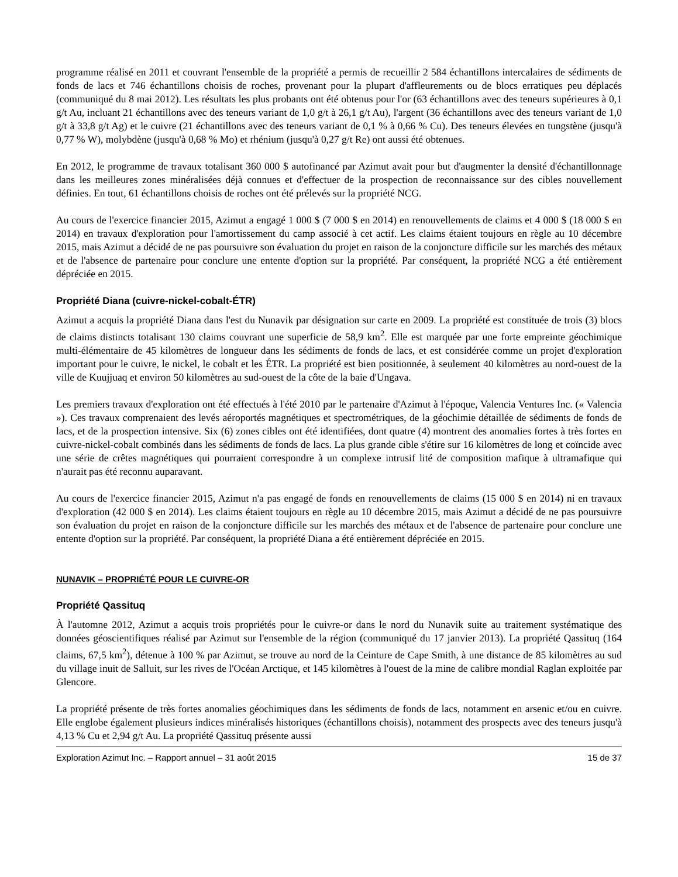programme réalisé en 2011 et couvrant l'ensemble de la propriété a permis de recueillir 2 584 échantillons intercalaires de sédiments de fonds de lacs et 746 échantillons choisis de roches, provenant pour la plupart d'affleurements ou de blocs erratiques peu déplacés (communiqué du 8 mai 2012). Les résultats les plus probants ont été obtenus pour l'or (63 échantillons avec des teneurs supérieures à 0,1 g/t Au, incluant 21 échantillons avec des teneurs variant de 1,0 g/t à 26,1 g/t Au), l'argent (36 échantillons avec des teneurs variant de 1,0 g/t à 33,8 g/t Ag) et le cuivre (21 échantillons avec des teneurs variant de 0,1 % à 0,66 % Cu). Des teneurs élevées en tungstène (jusqu'à 0,77 % W), molybdène (jusqu'à 0,68 % Mo) et rhénium (jusqu'à 0,27 g/t Re) ont aussi été obtenues.
En 2012, le programme de travaux totalisant 360 000 $ autofinancé par Azimut avait pour but d'augmenter la densité d'échantillonnage dans les meilleures zones minéralisées déjà connues et d'effectuer de la prospection de reconnaissance sur des cibles nouvellement définies. En tout, 61 échantillons choisis de roches ont été prélevés sur la propriété NCG.
Au cours de l'exercice financier 2015, Azimut a engagé 1 000 $ (7 000 $ en 2014) en renouvellements de claims et 4 000 $ (18 000 $ en 2014) en travaux d'exploration pour l'amortissement du camp associé à cet actif. Les claims étaient toujours en règle au 10 décembre 2015, mais Azimut a décidé de ne pas poursuivre son évaluation du projet en raison de la conjoncture difficile sur les marchés des métaux et de l'absence de partenaire pour conclure une entente d'option sur la propriété. Par conséquent, la propriété NCG a été entièrement dépréciée en 2015.
Propriété Diana (cuivre-nickel-cobalt-ÉTR)
Azimut a acquis la propriété Diana dans l'est du Nunavik par désignation sur carte en 2009. La propriété est constituée de trois (3) blocs de claims distincts totalisant 130 claims couvrant une superficie de 58,9 km<sup>2</sup>. Elle est marquée par une forte empreinte géochimique multi-élémentaire de 45 kilomètres de longueur dans les sédiments de fonds de lacs, et est considérée comme un projet d'exploration important pour le cuivre, le nickel, le cobalt et les ÉTR. La propriété est bien positionnée, à seulement 40 kilomètres au nord-ouest de la ville de Kuujjuaq et environ 50 kilomètres au sud-ouest de la côte de la baie d'Ungava.
Les premiers travaux d'exploration ont été effectués à l'été 2010 par le partenaire d'Azimut à l'époque, Valencia Ventures Inc. (« Valencia »). Ces travaux comprenaient des levés aéroportés magnétiques et spectrométriques, de la géochimie détaillée de sédiments de fonds de lacs, et de la prospection intensive. Six (6) zones cibles ont été identifiées, dont quatre (4) montrent des anomalies fortes à très fortes en cuivre-nickel-cobalt combinés dans les sédiments de fonds de lacs. La plus grande cible s'étire sur 16 kilomètres de long et coïncide avec une série de crêtes magnétiques qui pourraient correspondre à un complexe intrusif lité de composition mafique à ultramafique qui n'aurait pas été reconnu auparavant.
Au cours de l'exercice financier 2015, Azimut n'a pas engagé de fonds en renouvellements de claims (15 000 $ en 2014) ni en travaux d'exploration (42 000 $ en 2014). Les claims étaient toujours en règle au 10 décembre 2015, mais Azimut a décidé de ne pas poursuivre son évaluation du projet en raison de la conjoncture difficile sur les marchés des métaux et de l'absence de partenaire pour conclure une entente d'option sur la propriété. Par conséquent, la propriété Diana a été entièrement dépréciée en 2015.
NUNAVIK – PROPRIÉTÉ POUR LE CUIVRE-OR
Propriété Qassituq
À l'automne 2012, Azimut a acquis trois propriétés pour le cuivre-or dans le nord du Nunavik suite au traitement systématique des données géoscientifiques réalisé par Azimut sur l'ensemble de la région (communiqué du 17 janvier 2013). La propriété Qassituq (164 claims, 67,5 km<sup>2</sup>), détenue à 100 % par Azimut, se trouve au nord de la Ceinture de Cape Smith, à une distance de 85 kilomètres au sud du village inuit de Salluit, sur les rives de l'Océan Arctique, et 145 kilomètres à l'ouest de la mine de calibre mondial Raglan exploitée par Glencore.
La propriété présente de très fortes anomalies géochimiques dans les sédiments de fonds de lacs, notamment en arsenic et/ou en cuivre. Elle englobe également plusieurs indices minéralisés historiques (échantillons choisis), notamment des prospects avec des teneurs jusqu'à 4,13 % Cu et 2,94 g/t Au. La propriété Qassituq présente aussi
Exploration Azimut Inc. – Rapport annuel – 31 août 2015 15 de 37